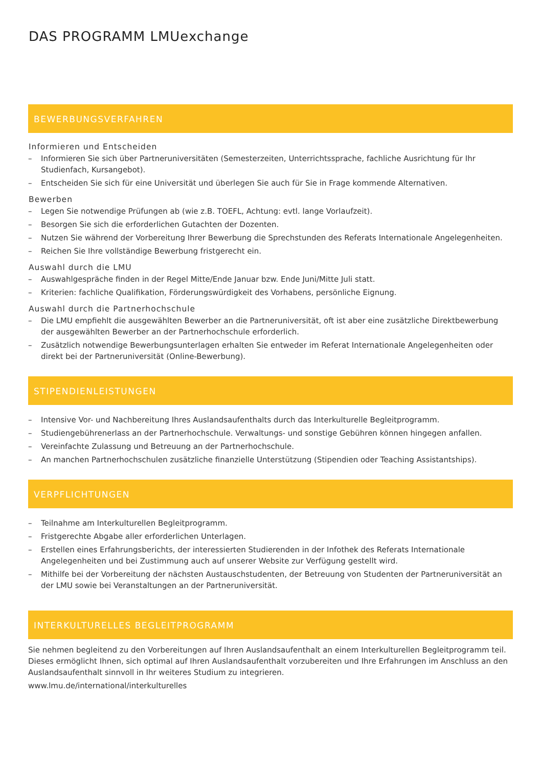DAS PROGRAMM LMUexchange
BEWERBUNGSVERFAHREN
Informieren und Entscheiden
– Informieren Sie sich über Partneruniversitäten (Semesterzeiten, Unterrichtssprache, fachliche Ausrichtung für Ihr Studienfach, Kursangebot).
– Entscheiden Sie sich für eine Universität und überlegen Sie auch für Sie in Frage kommende Alternativen.
Bewerben
– Legen Sie notwendige Prüfungen ab (wie z.B. TOEFL, Achtung: evtl. lange Vorlaufzeit).
– Besorgen Sie sich die erforderlichen Gutachten der Dozenten.
– Nutzen Sie während der Vorbereitung Ihrer Bewerbung die Sprechstunden des Referats Internationale Angelegenheiten.
– Reichen Sie Ihre vollständige Bewerbung fristgerecht ein.
Auswahl durch die LMU
– Auswahlgespräche finden in der Regel Mitte/Ende Januar bzw. Ende Juni/Mitte Juli statt.
– Kriterien: fachliche Qualifikation, Förderungswürdigkeit des Vorhabens, persönliche Eignung.
Auswahl durch die Partnerhochschule
– Die LMU empfiehlt die ausgewählten Bewerber an die Partneruniversität, oft ist aber eine zusätzliche Direktbewerbung der ausgewählten Bewerber an der Partnerhochschule erforderlich.
– Zusätzlich notwendige Bewerbungsunterlagen erhalten Sie entweder im Referat Internationale Angelegenheiten oder direkt bei der Partneruniversität (Online-Bewerbung).
STIPENDIENLEISTUNGEN
– Intensive Vor- und Nachbereitung Ihres Auslandsaufenthalts durch das Interkulturelle Begleitprogramm.
– Studiengebührenerlass an der Partnerhochschule. Verwaltungs- und sonstige Gebühren können hingegen anfallen.
– Vereinfachte Zulassung und Betreuung an der Partnerhochschule.
– An manchen Partnerhochschulen zusätzliche finanzielle Unterstützung (Stipendien oder Teaching Assistantships).
VERPFLICHTUNGEN
– Teilnahme am Interkulturellen Begleitprogramm.
– Fristgerechte Abgabe aller erforderlichen Unterlagen.
– Erstellen eines Erfahrungsberichts, der interessierten Studierenden in der Infothek des Referats Internationale Angelegenheiten und bei Zustimmung auch auf unserer Website zur Verfügung gestellt wird.
– Mithilfe bei der Vorbereitung der nächsten Austauschstudenten, der Betreuung von Studenten der Partneruniversität an der LMU sowie bei Veranstaltungen an der Partneruniversität.
INTERKULTURELLES BEGLEITPROGRAMM
Sie nehmen begleitend zu den Vorbereitungen auf Ihren Auslandsaufenthalt an einem Interkulturellen Begleitprogramm teil. Dieses ermöglicht Ihnen, sich optimal auf Ihren Auslandsaufenthalt vorzubereiten und Ihre Erfahrungen im Anschluss an den Auslandsaufenthalt sinnvoll in Ihr weiteres Studium zu integrieren.
www.lmu.de/international/interkulturelles